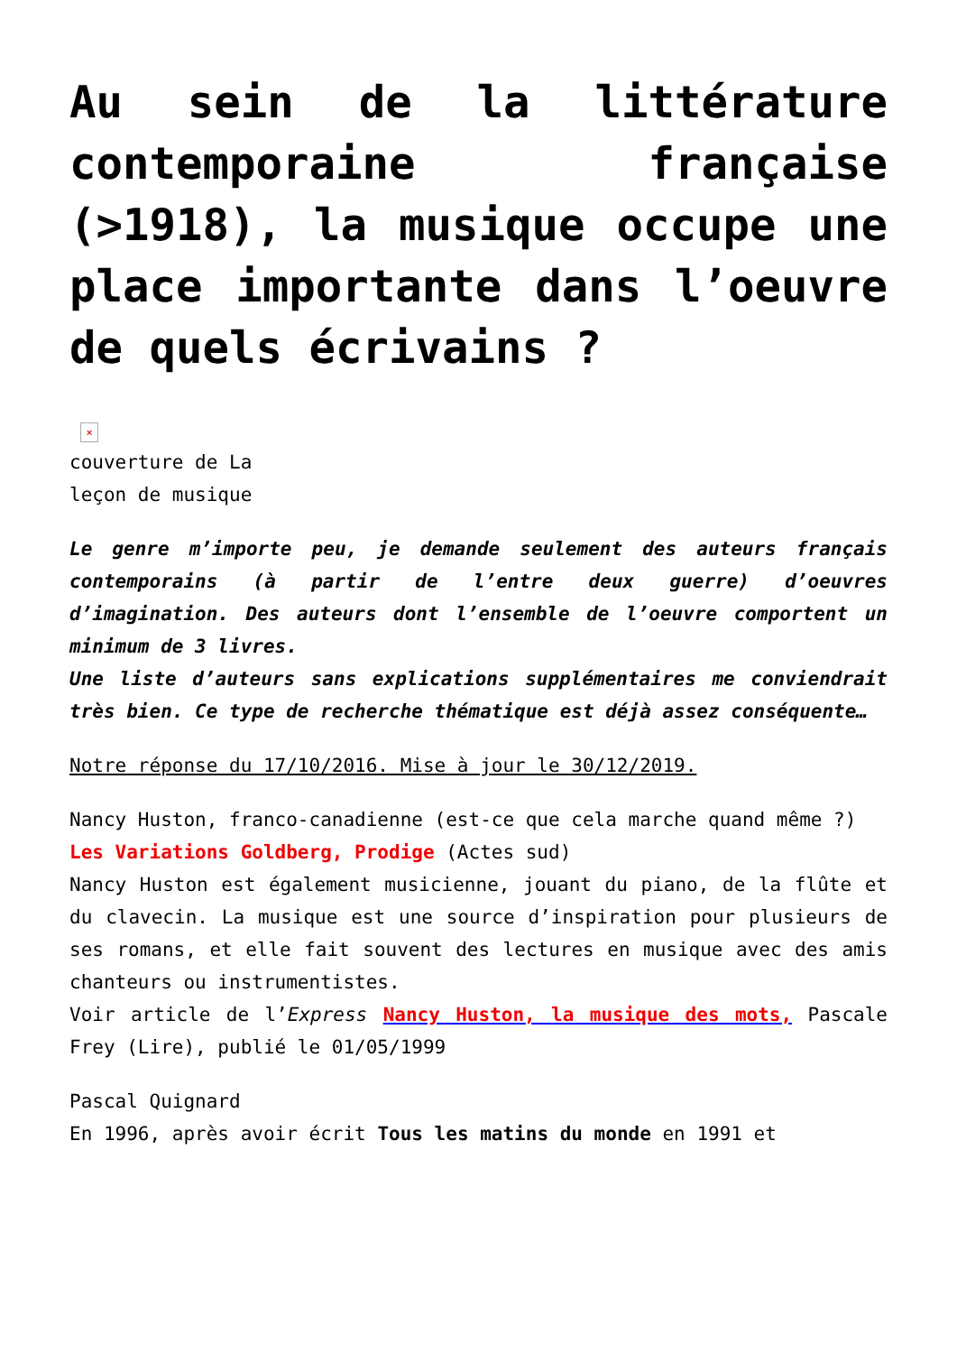Au sein de la littérature contemporaine française (>1918), la musique occupe une place importante dans l’oeuvre de quels écrivains ?
×
couverture de La
leçon de musique
Le genre m’importe peu, je demande seulement des auteurs français contemporains (à partir de l’entre deux guerre) d’oeuvres d’imagination. Des auteurs dont l’ensemble de l’oeuvre comportent un minimum de 3 livres.
Une liste d’auteurs sans explications supplémentaires me conviendrait très bien. Ce type de recherche thématique est déjà assez conséquente…
Notre réponse du 17/10/2016. Mise à jour le 30/12/2019.
Nancy Huston, franco-canadienne (est-ce que cela marche quand même ?)
Les Variations Goldberg, Prodige (Actes sud)
Nancy Huston est également musicienne, jouant du piano, de la flûte et du clavecin. La musique est une source d’inspiration pour plusieurs de ses romans, et elle fait souvent des lectures en musique avec des amis chanteurs ou instrumentistes.
Voir article de l’Express Nancy Huston, la musique des mots, Pascale Frey (Lire), publié le 01/05/1999
Pascal Quignard
En 1996, après avoir écrit Tous les matins du monde en 1991 et